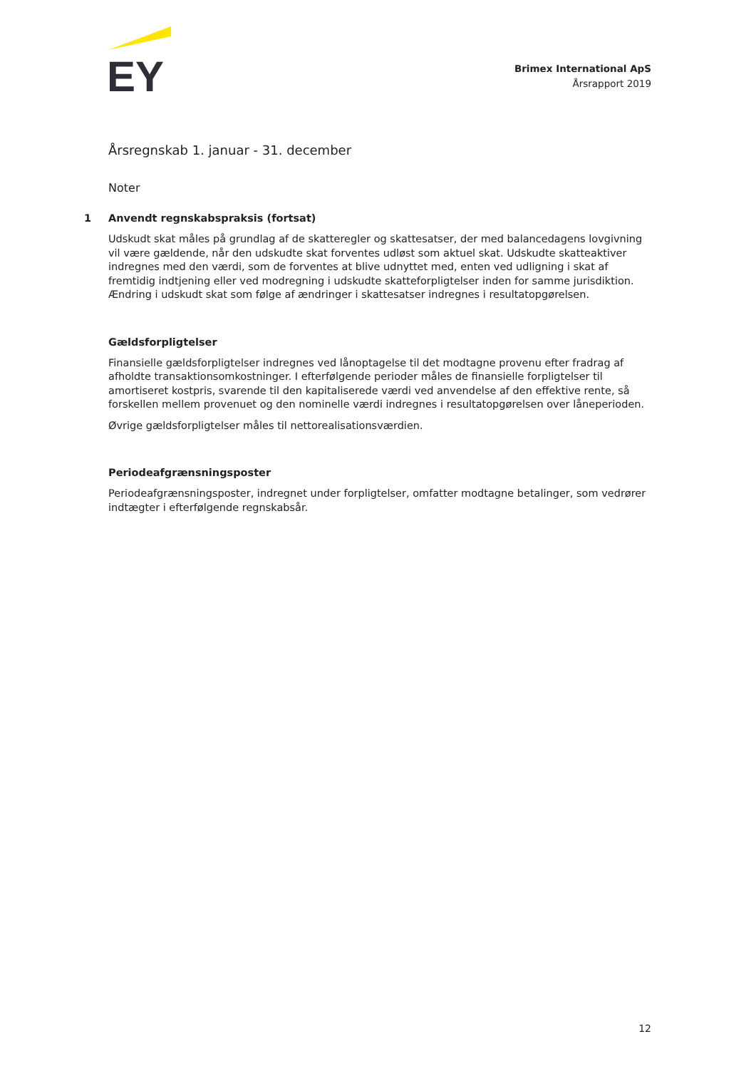EY
Brimex International ApS
Årsrapport 2019
Årsregnskab 1. januar - 31. december
Noter
1 Anvendt regnskabspraksis (fortsat)
Udskudt skat måles på grundlag af de skatteregler og skattesatser, der med balancedagens lovgivning vil være gældende, når den udskudte skat forventes udløst som aktuel skat. Udskudte skatteaktiver indregnes med den værdi, som de forventes at blive udnyttet med, enten ved udligning i skat af fremtidig indtjening eller ved modregning i udskudte skatteforpligtelser inden for samme jurisdiktion. Ændring i udskudt skat som følge af ændringer i skattesatser indregnes i resultatopgørelsen.
Gældsforpligtelser
Finansielle gældsforpligtelser indregnes ved lånoptagelse til det modtagne provenu efter fradrag af afholdte transaktionsomkostninger. I efterfølgende perioder måles de finansielle forpligtelser til amortiseret kostpris, svarende til den kapitaliserede værdi ved anvendelse af den effektive rente, så forskellen mellem provenuet og den nominelle værdi indregnes i resultatopgørelsen over låneperioden.
Øvrige gældsforpligtelser måles til nettorealisationsværdien.
Periodeafgrænsningsposter
Periodeafgrænsningsposter, indregnet under forpligtelser, omfatter modtagne betalinger, som vedrører indtægter i efterfølgende regnskabsår.
12